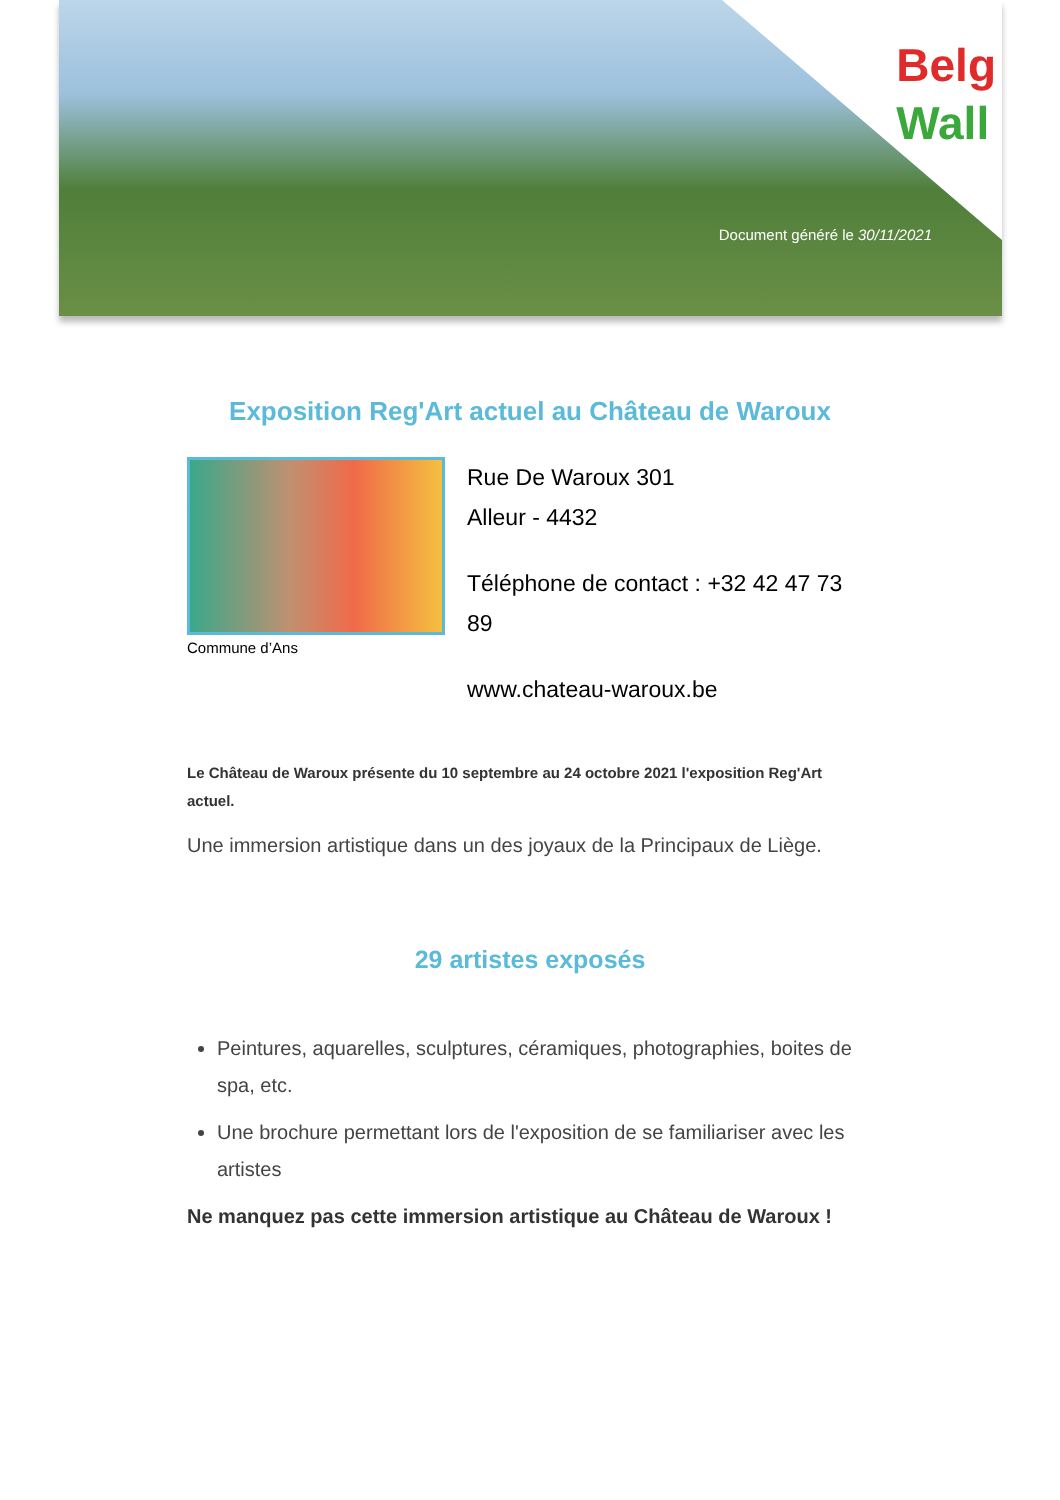Belg
Wall
Document généré le 30/11/2021
Exposition Reg'Art actuel au Château de Waroux
Commune d’Ans
Rue De Waroux 301
Alleur - 4432
Téléphone de contact : +32 42 47 73 89
www.chateau-waroux.be
Le Château de Waroux présente du 10 septembre au 24 octobre 2021 l'exposition Reg'Art actuel.
Une immersion artistique dans un des joyaux de la Principaux de Liège.
29 artistes exposés
Peintures, aquarelles, sculptures, céramiques, photographies, boites de spa, etc.
Une brochure permettant lors de l'exposition de se familiariser avec les artistes
Ne manquez pas cette immersion artistique au Château de Waroux !